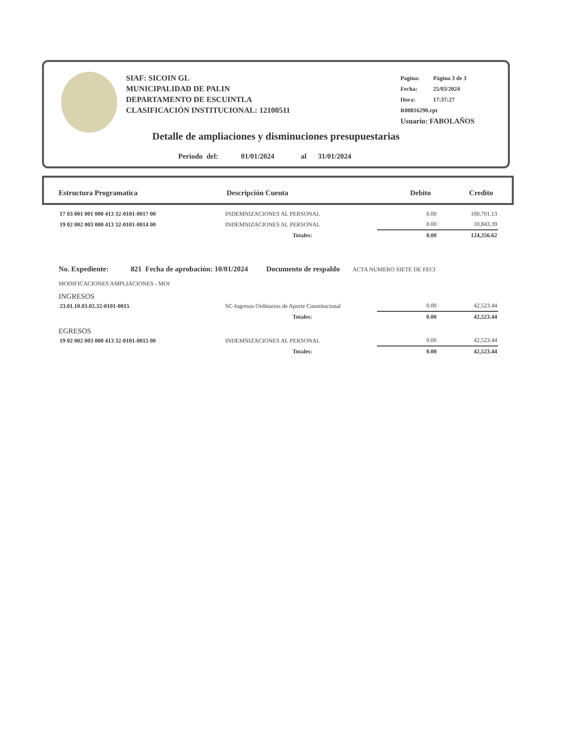SIAF: SICOIN GL
MUNICIPALIDAD DE PALIN
DEPARTAMENTO DE ESCUINTLA
CLASIFICACIÓN INSTITUCIONAL: 12100511
Pagina: Página 3 de 3
Fecha: 25/03/2024
Hora: 17:37:27
R00816290.rpt
Usuario: FABOLAÑOS
Detalle de ampliaciones y disminuciones presupuestarias
Periodo del: 01/01/2024 al 31/01/2024
| Estructura Programatica | Descripción Cuenta | Debito | Credito |
| --- | --- | --- | --- |
| 17 03 001 001 000 413 32-0101-0017 00 | INDEMNIZACIONES AL PERSONAL | 0.00 | 100,701.13 |
| 19 02 002 003 000 413 32-0101-0014 00 | INDEMNIZACIONES AL PERSONAL | 0.00 | 10,843.39 |
| | Totales: | 0.00 | 124,356.62 |
No. Expediente: 821 Fecha de aprobación: 10/01/2024 Documento de respaldo ACTA NUMERO SIETE DE FECI
MODIFICACIONES AMPLIACIONES - MOI
INGRESOS
| 23.01.10.03.02.32-0101-0015 | SC-Ingresos Ordinarios de Aporte Constitucional | 0.00 | 42,523.44 |
| | Totales: | 0.00 | 42,523.44 |
EGRESOS
| 19 02 002 003 000 413 32-0101-0015 00 | INDEMNIZACIONES AL PERSONAL | 0.00 | 42,523.44 |
| | Totales: | 0.00 | 42,523.44 |